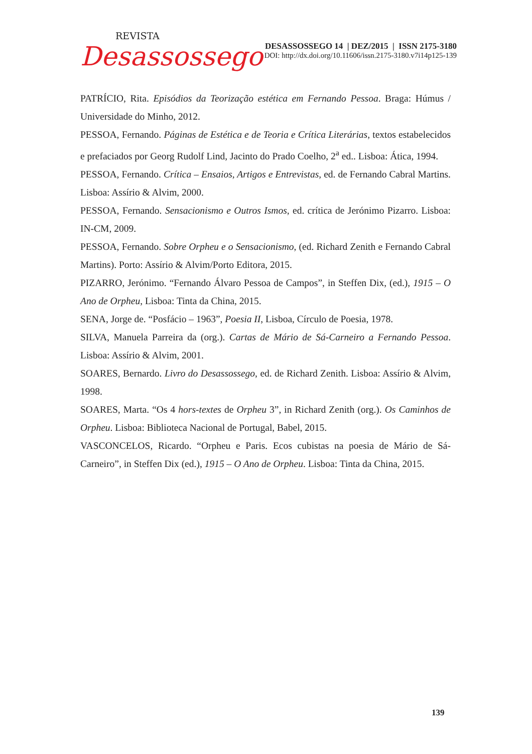REVISTA
Desassossego
DESASSOSSEGO 14 | DEZ/2015 | ISSN 2175-3180
DOI: http://dx.doi.org/10.11606/issn.2175-3180.v7i14p125-139
PATRÍCIO, Rita. Episódios da Teorização estética em Fernando Pessoa. Braga: Húmus / Universidade do Minho, 2012.
PESSOA, Fernando. Páginas de Estética e de Teoria e Crítica Literárias, textos estabelecidos e prefaciados por Georg Rudolf Lind, Jacinto do Prado Coelho, 2<sup>a</sup> ed.. Lisboa: Ática, 1994.
PESSOA, Fernando. Crítica – Ensaios, Artigos e Entrevistas, ed. de Fernando Cabral Martins. Lisboa: Assírio & Alvim, 2000.
PESSOA, Fernando. Sensacionismo e Outros Ismos, ed. crítica de Jerónimo Pizarro. Lisboa: IN-CM, 2009.
PESSOA, Fernando. Sobre Orpheu e o Sensacionismo, (ed. Richard Zenith e Fernando Cabral Martins). Porto: Assírio & Alvim/Porto Editora, 2015.
PIZARRO, Jerónimo. “Fernando Álvaro Pessoa de Campos”, in Steffen Dix, (ed.), 1915 – O Ano de Orpheu, Lisboa: Tinta da China, 2015.
SENA, Jorge de. “Posfácio – 1963”, Poesia II, Lisboa, Círculo de Poesia, 1978.
SILVA, Manuela Parreira da (org.). Cartas de Mário de Sá-Carneiro a Fernando Pessoa. Lisboa: Assírio & Alvim, 2001.
SOARES, Bernardo. Livro do Desassossego, ed. de Richard Zenith. Lisboa: Assírio & Alvim, 1998.
SOARES, Marta. “Os 4 hors-textes de Orpheu 3”, in Richard Zenith (org.). Os Caminhos de Orpheu. Lisboa: Biblioteca Nacional de Portugal, Babel, 2015.
VASCONCELOS, Ricardo. “Orpheu e Paris. Ecos cubistas na poesia de Mário de Sá-Carneiro”, in Steffen Dix (ed.), 1915 – O Ano de Orpheu. Lisboa: Tinta da China, 2015.
139